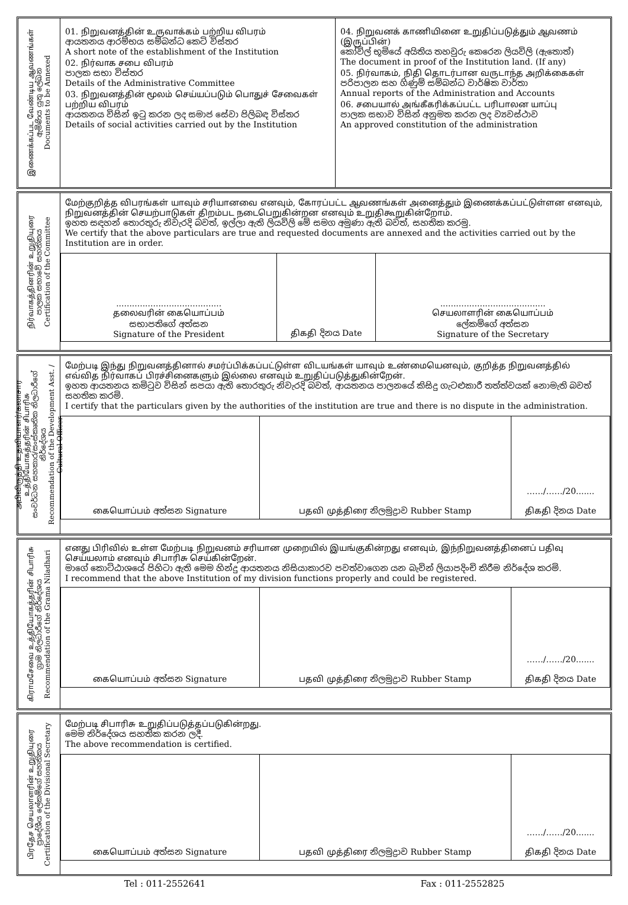இணைக்கப்பட வேண்டிய ஆவணங்கள்
ඇමිණිය යුතු ලේඛන
Documents to be Annexed
01. நிறுவனத்தின் உருவாக்கம் பற்றிய விபரம்
ආයතනය ආරම්භය සම්බන්ධ කෙටි විස්තර
A short note of the establishment of the Institution
02. நிர்வாக சபை விபரம்
පාලක සභා විස්තර
Details of the Administrative Committee
03. நிறுவனத்தின் மூலம் செய்யப்படும் பொதுச் சேவைகள் பற்றிய விபரம்
ආයතනය විසින් ඉටු කරන ලද සමාජ සේවා පිලිබඳ විස්තර
Details of social activities carried out by the Institution
04. நிறுவனக் காணியினை உறுதிப்படுத்தும் ஆவணம் (இருப்பின்)
කෝවිල් භූමියේ අයිතිය තහවුරු කෙරෙන ලියවිලි (ඇතොත්)
The document in proof of the Institution land. (If any)
05. நிர்வாகம், நிதி தொடர்பான வருடாந்த அறிக்கைகள்
පරිපාලන සහ ගිණුම් සම්බන්ධ වාර්ෂික වාර්තා
Annual reports of the Administration and Accounts
06. சபையால் அங்கீகரிக்கப்பட்ட பரிபாலன யாப்பு
පාලක සභාව විසින් අනුමත කරන ලද ව්‍යවස්ථාව
An approved constitution of the administration
நிர்வாகத்தினரின் உறுதியுரை
පාලක සභාවේ සහතිකය
Certification of the Committee
மேற்குறித்த விபரங்கள் யாவும் சரியானவை எனவும், கோரப்பட்ட ஆவணங்கள் அனைத்தும் இணைக்கப்பட்டுள்ளன எனவும், நிறுவனத்தின் செயற்பாடுகள் திறம்பட நடைபெறுகின்றன எனவும் உறுதிகூறுகின்றோம்.
ඉහත සඳහන් තොරතුරු නිවැරදි බවත්, ඉල්ලා ඇති ලියවිලි මේ සමග අමුණා ඇති බවත්, සහතික කරමු.
We certify that the above particulars are true and requested documents are annexed and the activities carried out by the Institution are in order.
| ........................................ தலைவரின் கையொப்பம் සභාපතිගේ අත්සන Signature of the President | திகதி දිනය Date | ........................................ செயலாளரின் கையொப்பம் ලේකම්ගේ අත්සන Signature of the Secretary |
அபிவிருத்தி உதவியாளர்/கலாசார உத்தியோகத்தரின் சிபாரிசு
සංවර්ධන සහකාර/සංස්කෘතික නිලධාරීගේ නිර්දේශය
Recommendation of the Development Asst. / Cultural Officer
மேற்படி இந்து நிறுவனத்தினால் சமர்ப்பிக்கப்பட்டுள்ள விடயங்கள் யாவும் உண்மையெனவும், குறித்த நிறுவனத்தில் எவ்வித நிர்வாகப் பிரச்சினைகளும் இல்லை எனவும் உறுதிப்படுத்துகின்றேன்.
ඉහත ආයතනය කමිටුව විසින් සපයා ඇති තොරතුරු නිවැරදි බවත්, ආයතනය පාලනයේ කිසිදු ගැටළුකාරී තත්ත්වයක් නොමැති බවත් සහතික කරමි.
I certify that the particulars given by the authorities of the institution are true and there is no dispute in the administration.
| கையொப்பம் අත්සන Signature | பதவி முத்திரை නිලමුද්‍රාව Rubber Stamp | ……/……/20....... திகதி දිනය Date |
கிராமசேவை உத்தியோகத்தரின் சிபாரிசு
ග්‍රාම නිලධාරීගේ නිර්දේශය
Recommendation of the Grama Niladhari
எனது பிரிவில் உள்ள மேற்படி நிறுவனம் சரியான முறையில் இயங்குகின்றது எனவும், இந்நிறுவனத்தினைப் பதிவு செய்யலாம் எனவும் சிபாரிசு செய்கின்றேன்.
මාගේ කොට්ඨාශයේ පිහිටා ඇති මෙම හින්දු ආයතනය නිසියාකාරව පවත්වාගෙන යන බැවින් ලියාපදිංචි කිරීම නිර්දේශ කරමි.
I recommend that the above Institution of my division functions properly and could be registered.
| கையொப்பம் අත්සන Signature | பதவி முத்திரை නිලමුද්‍රාව Rubber Stamp | ……/……/20....... திகதி දිනය Date |
பிரதேச செயலாளரின் உறுதியுரை
ප්‍රාදේශීය ලේකම්ගේ සහතිකය
Certification of the Divisional Secretary
மேற்படி சிபாரிசு உறுதிப்படுத்தப்படுகின்றது.
මෙම නිර්දේශය සහතික කරන ලදී.
The above recommendation is certified.
| கையொப்பம் අත්සන Signature | பதவி முத்திரை නිලමුද්‍රාව Rubber Stamp | ……/……/20....... திகதி දිනය Date |
Tel : 011-2552641 Fax : 011-2552825